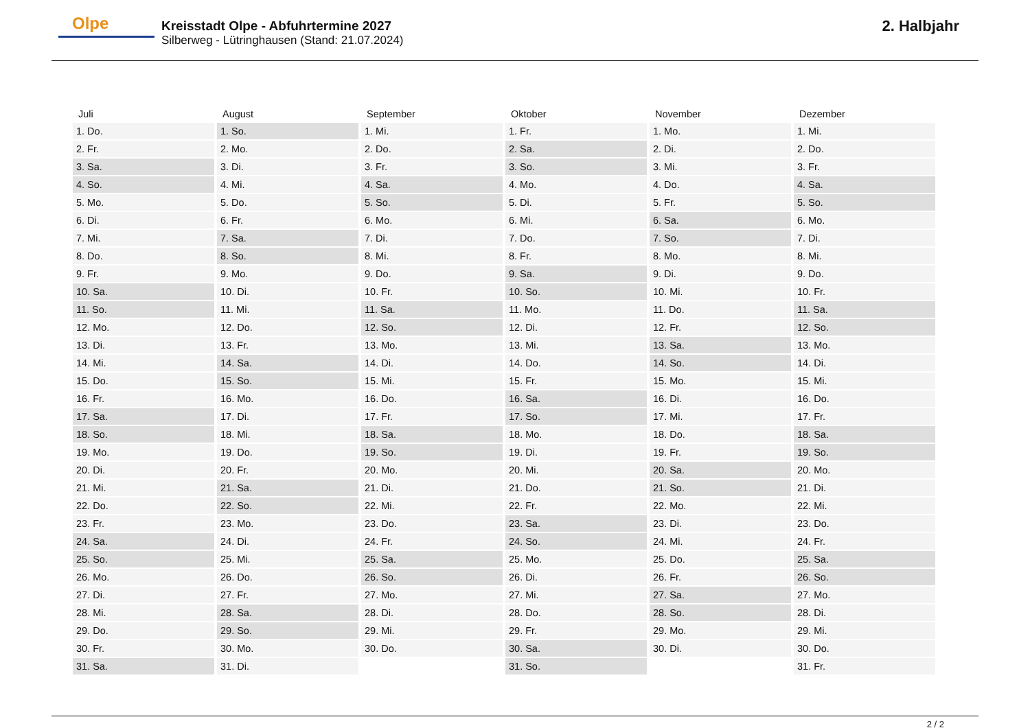Olpe
Kreisstadt Olpe - Abfuhrtermine 2027
Silberweg - Lütringhausen (Stand: 21.07.2024)
2. Halbjahr
| Juli | August | September | Oktober | November | Dezember |
| --- | --- | --- | --- | --- | --- |
| 1. Do. | 1. So. | 1. Mi. | 1. Fr. | 1. Mo. | 1. Mi. |
| 2. Fr. | 2. Mo. | 2. Do. | 2. Sa. | 2. Di. | 2. Do. |
| 3. Sa. | 3. Di. | 3. Fr. | 3. So. | 3. Mi. | 3. Fr. |
| 4. So. | 4. Mi. | 4. Sa. | 4. Mo. | 4. Do. | 4. Sa. |
| 5. Mo. | 5. Do. | 5. So. | 5. Di. | 5. Fr. | 5. So. |
| 6. Di. | 6. Fr. | 6. Mo. | 6. Mi. | 6. Sa. | 6. Mo. |
| 7. Mi. | 7. Sa. | 7. Di. | 7. Do. | 7. So. | 7. Di. |
| 8. Do. | 8. So. | 8. Mi. | 8. Fr. | 8. Mo. | 8. Mi. |
| 9. Fr. | 9. Mo. | 9. Do. | 9. Sa. | 9. Di. | 9. Do. |
| 10. Sa. | 10. Di. | 10. Fr. | 10. So. | 10. Mi. | 10. Fr. |
| 11. So. | 11. Mi. | 11. Sa. | 11. Mo. | 11. Do. | 11. Sa. |
| 12. Mo. | 12. Do. | 12. So. | 12. Di. | 12. Fr. | 12. So. |
| 13. Di. | 13. Fr. | 13. Mo. | 13. Mi. | 13. Sa. | 13. Mo. |
| 14. Mi. | 14. Sa. | 14. Di. | 14. Do. | 14. So. | 14. Di. |
| 15. Do. | 15. So. | 15. Mi. | 15. Fr. | 15. Mo. | 15. Mi. |
| 16. Fr. | 16. Mo. | 16. Do. | 16. Sa. | 16. Di. | 16. Do. |
| 17. Sa. | 17. Di. | 17. Fr. | 17. So. | 17. Mi. | 17. Fr. |
| 18. So. | 18. Mi. | 18. Sa. | 18. Mo. | 18. Do. | 18. Sa. |
| 19. Mo. | 19. Do. | 19. So. | 19. Di. | 19. Fr. | 19. So. |
| 20. Di. | 20. Fr. | 20. Mo. | 20. Mi. | 20. Sa. | 20. Mo. |
| 21. Mi. | 21. Sa. | 21. Di. | 21. Do. | 21. So. | 21. Di. |
| 22. Do. | 22. So. | 22. Mi. | 22. Fr. | 22. Mo. | 22. Mi. |
| 23. Fr. | 23. Mo. | 23. Do. | 23. Sa. | 23. Di. | 23. Do. |
| 24. Sa. | 24. Di. | 24. Fr. | 24. So. | 24. Mi. | 24. Fr. |
| 25. So. | 25. Mi. | 25. Sa. | 25. Mo. | 25. Do. | 25. Sa. |
| 26. Mo. | 26. Do. | 26. So. | 26. Di. | 26. Fr. | 26. So. |
| 27. Di. | 27. Fr. | 27. Mo. | 27. Mi. | 27. Sa. | 27. Mo. |
| 28. Mi. | 28. Sa. | 28. Di. | 28. Do. | 28. So. | 28. Di. |
| 29. Do. | 29. So. | 29. Mi. | 29. Fr. | 29. Mo. | 29. Mi. |
| 30. Fr. | 30. Mo. | 30. Do. | 30. Sa. | 30. Di. | 30. Do. |
| 31. Sa. | 31. Di. | | 31. So. | | 31. Fr. |
2 / 2